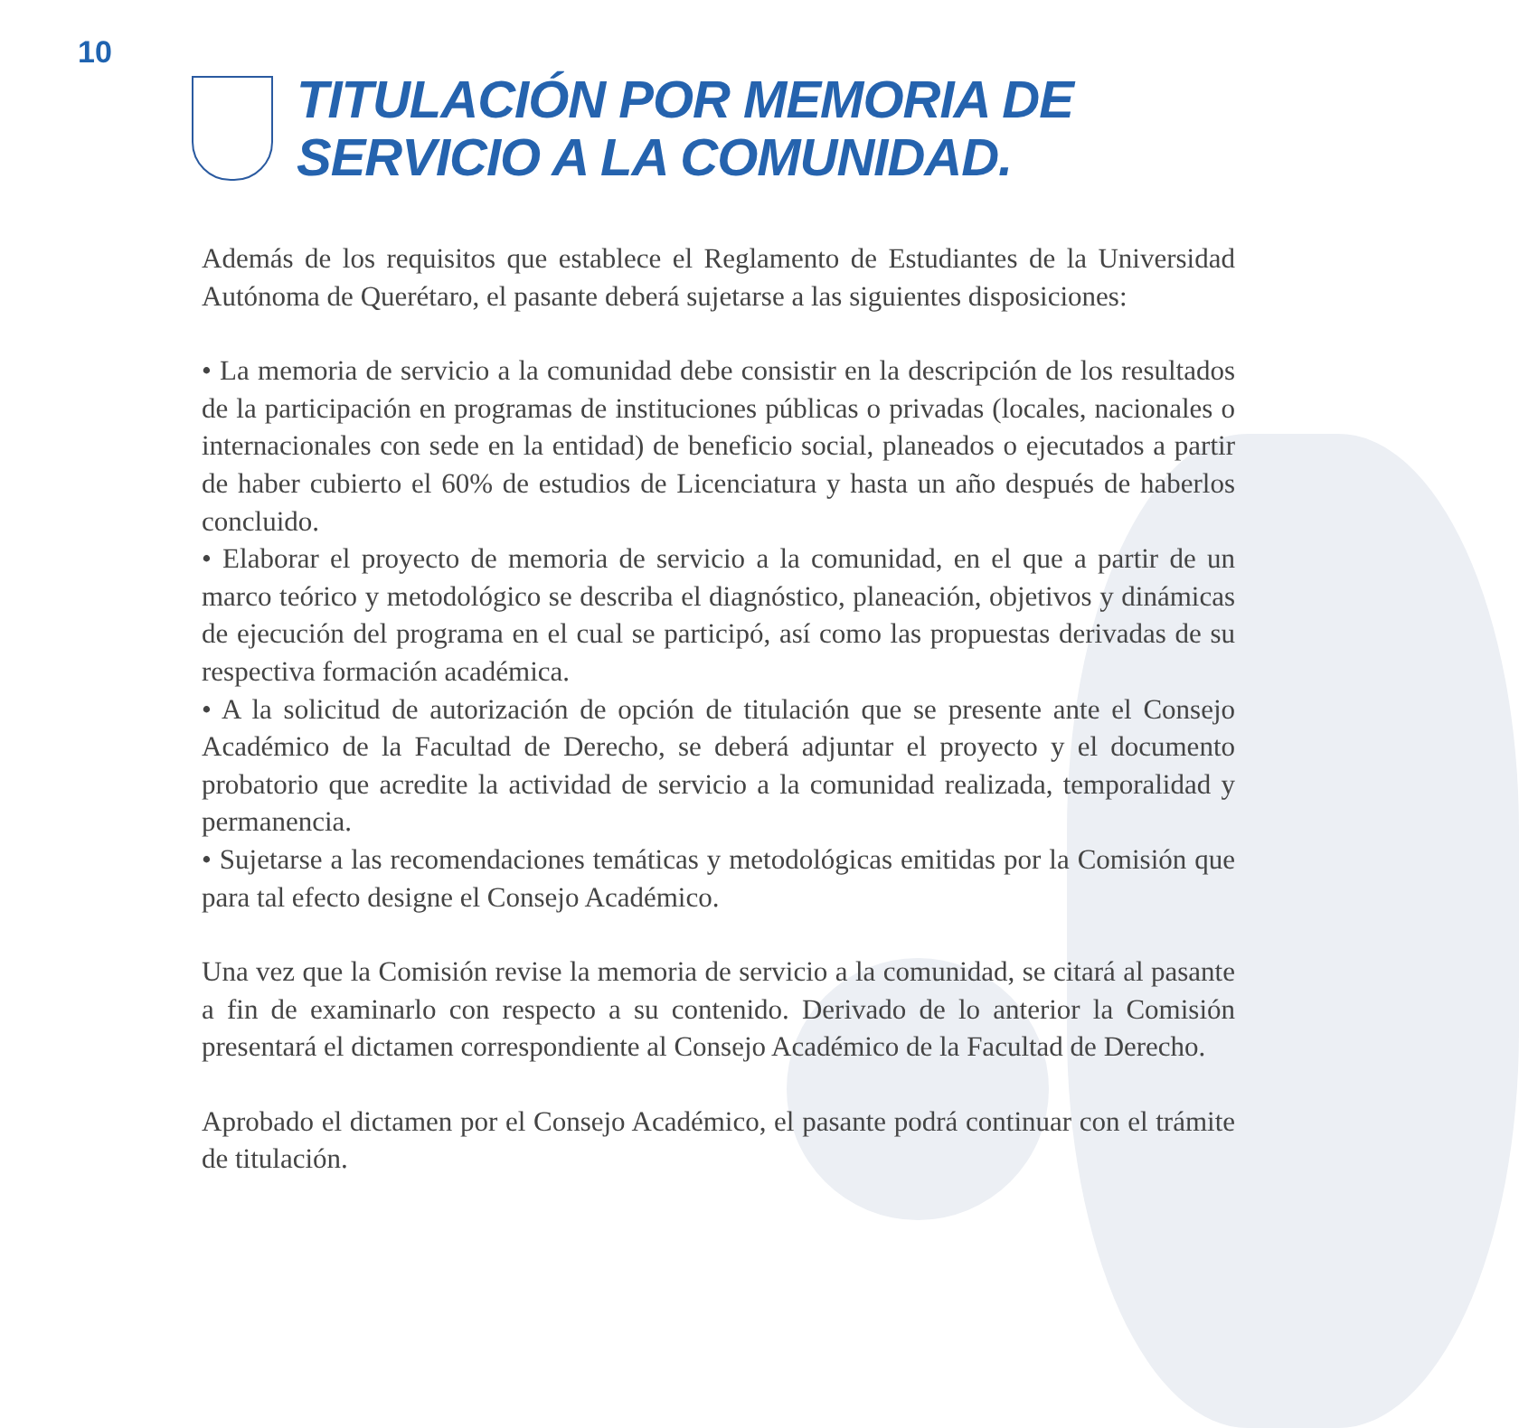10
TITULACIÓN POR MEMORIA DE
SERVICIO A LA COMUNIDAD.
Además de los requisitos que establece el Reglamento de Estudiantes de la Universidad Autónoma de Querétaro, el pasante deberá sujetarse a las siguientes disposiciones:
• La memoria de servicio a la comunidad debe consistir en la descripción de los resultados de la participación en programas de instituciones públicas o privadas (locales, nacionales o internacionales con sede en la entidad) de beneficio social, planeados o ejecutados a partir de haber cubierto el 60% de estudios de Licenciatura y hasta un año después de haberlos concluido.
• Elaborar el proyecto de memoria de servicio a la comunidad, en el que a partir de un marco teórico y metodológico se describa el diagnóstico, planeación, objetivos y dinámicas de ejecución del programa en el cual se participó, así como las propuestas derivadas de su respectiva formación académica.
• A la solicitud de autorización de opción de titulación que se presente ante el Consejo Académico de la Facultad de Derecho, se deberá adjuntar el proyecto y el documento probatorio que acredite la actividad de servicio a la comunidad realizada, temporalidad y permanencia.
• Sujetarse a las recomendaciones temáticas y metodológicas emitidas por la Comisión que para tal efecto designe el Consejo Académico.
Una vez que la Comisión revise la memoria de servicio a la comunidad, se citará al pasante a fin de examinarlo con respecto a su contenido. Derivado de lo anterior la Comisión presentará el dictamen correspondiente al Consejo Académico de la Facultad de Derecho.
Aprobado el dictamen por el Consejo Académico, el pasante podrá continuar con el trámite de titulación.